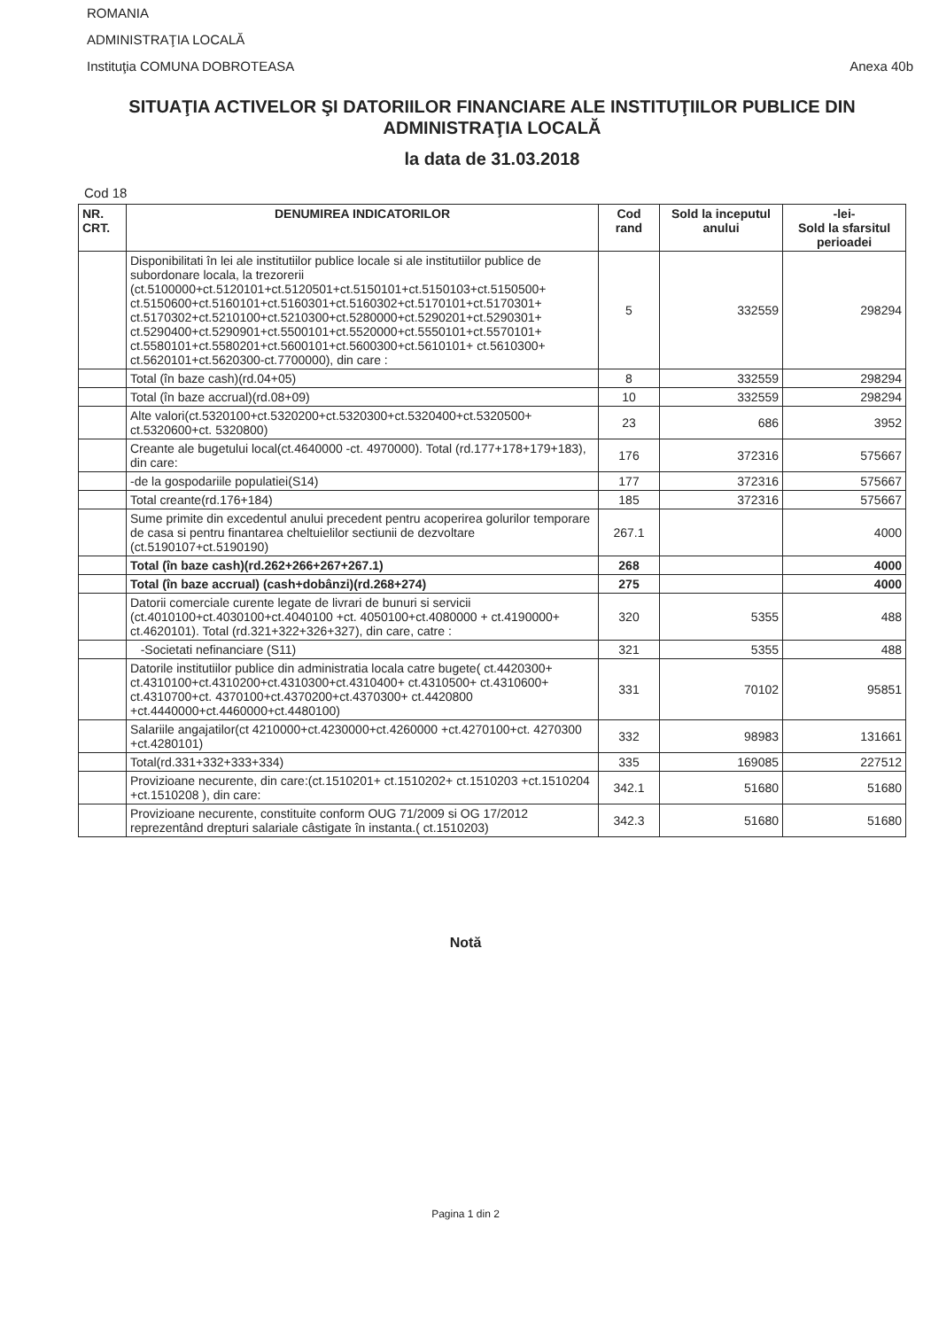ROMANIA
ADMINISTRAŢIA LOCALĂ
Instituţia COMUNA DOBROTEASA Anexa 40b
SITUAŢIA ACTIVELOR ŞI DATORIILOR FINANCIARE ALE INSTITUŢIILOR PUBLICE DIN ADMINISTRAŢIA LOCALĂ
la data de 31.03.2018
Cod 18
| NR. CRT. | DENUMIREA INDICATORILOR | Cod rand | Sold la inceputul anului | -lei- Sold la sfarsitul perioadei |
| --- | --- | --- | --- | --- |
| | Disponibilitati în lei ale institutiilor publice locale si ale institutiilor publice de subordonare locala, la trezorerii (ct.5100000+ct.5120101+ct.5120501+ct.5150101+ct.5150103+ct.5150500+ ct.5150600+ct.5160101+ct.5160301+ct.5160302+ct.5170101+ct.5170301+ ct.5170302+ct.5210100+ct.5210300+ct.5280000+ct.5290201+ct.5290301+ ct.5290400+ct.5290901+ct.5500101+ct.5520000+ct.5550101+ct.5570101+ ct.5580101+ct.5580201+ct.5600101+ct.5600300+ct.5610101+ ct.5610300+ ct.5620101+ct.5620300-ct.7700000), din care : | 5 | 332559 | 298294 |
| | Total (în baze cash)(rd.04+05) | 8 | 332559 | 298294 |
| | Total (în baze accrual)(rd.08+09) | 10 | 332559 | 298294 |
| | Alte valori(ct.5320100+ct.5320200+ct.5320300+ct.5320400+ct.5320500+ ct.5320600+ct. 5320800) | 23 | 686 | 3952 |
| | Creante ale bugetului local(ct.4640000 -ct. 4970000). Total (rd.177+178+179+183), din care: | 176 | 372316 | 575667 |
| | -de la gospodariile populatiei(S14) | 177 | 372316 | 575667 |
| | Total creante(rd.176+184) | 185 | 372316 | 575667 |
| | Sume primite din excedentul anului precedent pentru acoperirea golurilor temporare de casa si pentru finantarea cheltuielilor sectiunii de dezvoltare (ct.5190107+ct.5190190) | 267.1 | | 4000 |
| | Total (în baze cash)(rd.262+266+267+267.1) | 268 | | 4000 |
| | Total (în baze accrual) (cash+dobânzi)(rd.268+274) | 275 | | 4000 |
| | Datorii comerciale curente legate de livrari de bunuri si servicii (ct.4010100+ct.4030100+ct.4040100 +ct. 4050100+ct.4080000 + ct.4190000+ ct.4620101). Total (rd.321+322+326+327), din care, catre : | 320 | 5355 | 488 |
| | -Societati nefinanciare (S11) | 321 | 5355 | 488 |
| | Datorile institutiilor publice din administratia locala catre bugete( ct.4420300+ ct.4310100+ct.4310200+ct.4310300+ct.4310400+ ct.4310500+ ct.4310600+ ct.4310700+ct. 4370100+ct.4370200+ct.4370300+ ct.4420800 +ct.4440000+ct.4460000+ct.4480100) | 331 | 70102 | 95851 |
| | Salariile angajatilor(ct 4210000+ct.4230000+ct.4260000 +ct.4270100+ct. 4270300 +ct.4280101) | 332 | 98983 | 131661 |
| | Total(rd.331+332+333+334) | 335 | 169085 | 227512 |
| | Provizioane necurente, din care:(ct.1510201+ ct.1510202+ ct.1510203 +ct.1510204 +ct.1510208 ), din care: | 342.1 | 51680 | 51680 |
| | Provizioane necurente, constituite conform OUG 71/2009 si OG 17/2012 reprezentând drepturi salariale câstigate în instanta.( ct.1510203) | 342.3 | 51680 | 51680 |
Notă
Pagina 1 din 2